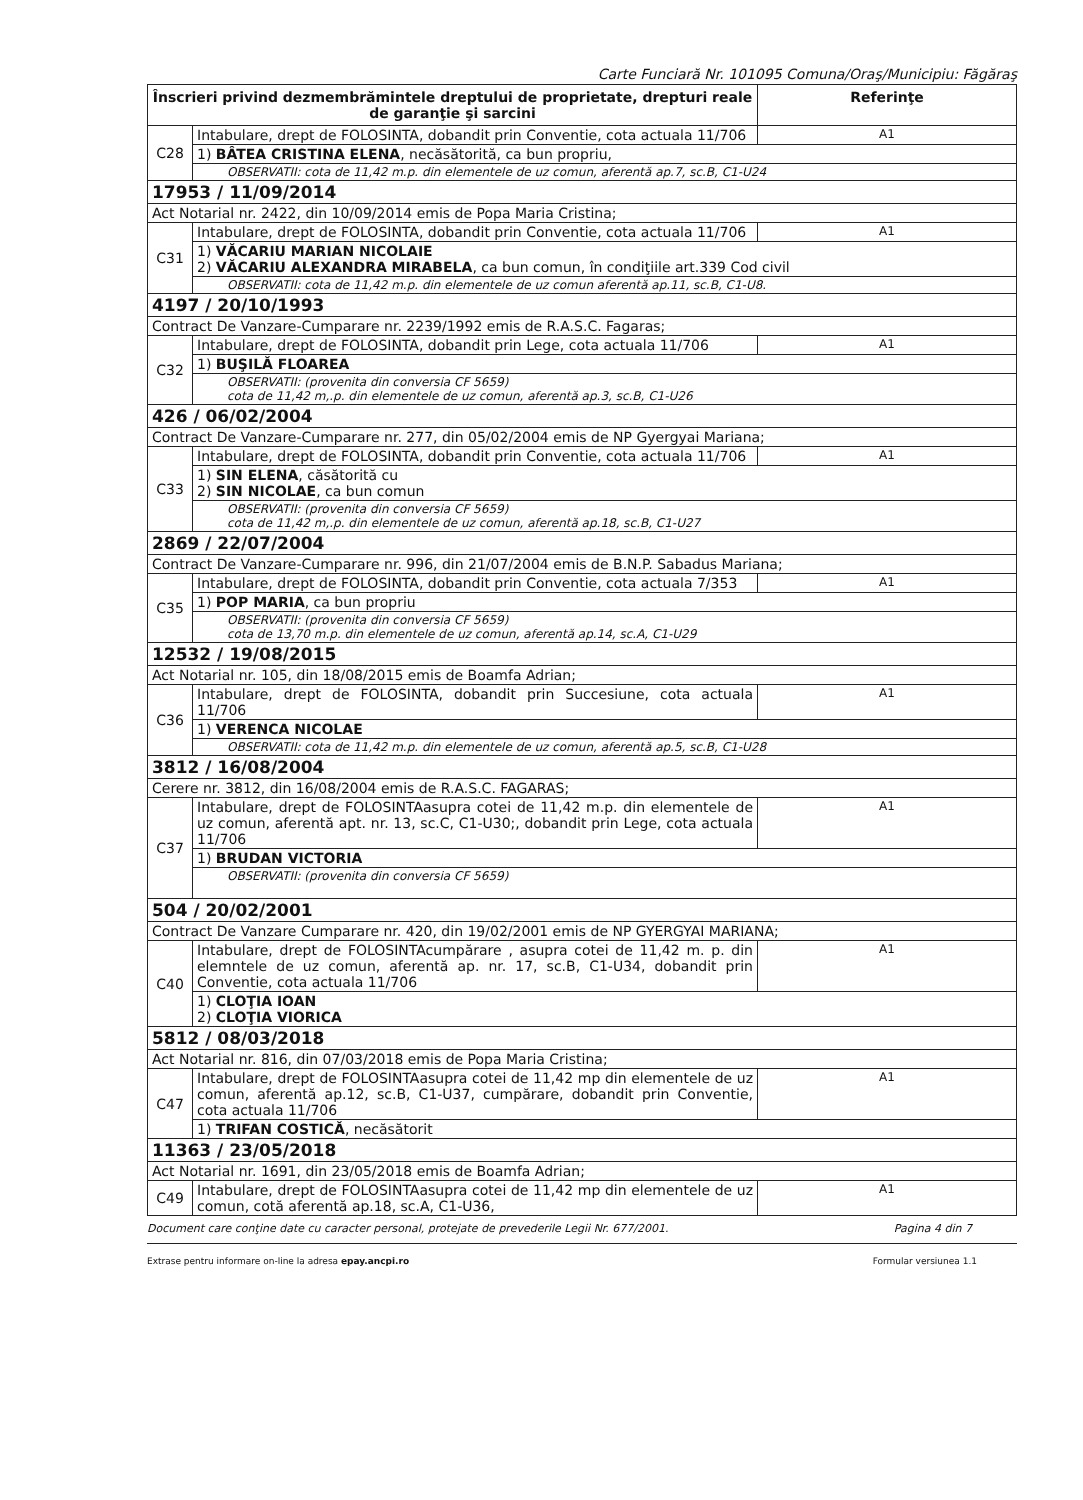Carte Funciară Nr. 101095 Comuna/Oraş/Municipiu: Făgăraş
| Înscrieri privind dezmembrămintele dreptului de proprietate, drepturi reale de garanţie şi sarcini | | Referinţe |
| --- | --- | --- |
| C28 | Intabulare, drept de FOLOSINTA, dobandit prin Conventie, cota actuala 11/706 | A1 |
| | 1) BÂTEA CRISTINA ELENA , necăsătorită, ca bun propriu, | |
| | OBSERVATII: cota de 11,42 m.p. din elementele de uz comun, aferentă ap.7, sc.B, C1-U24 | |
| 17953 / 11/09/2014 | | |
| Act Notarial nr. 2422, din 10/09/2014 emis de Popa Maria Cristina; | | |
| C31 | Intabulare, drept de FOLOSINTA, dobandit prin Conventie, cota actuala 11/706 | A1 |
| | 1) VĂCARIU MARIAN NICOLAIE 2) VĂCARIU ALEXANDRA MIRABELA , ca bun comun, în condiţiile art.339 Cod civil | |
| | OBSERVATII: cota de 11,42 m.p. din elementele de uz comun aferentă ap.11, sc.B, C1-U8. | |
| 4197 / 20/10/1993 | | |
| Contract De Vanzare-Cumparare nr. 2239/1992 emis de R.A.S.C. Fagaras; | | |
| C32 | Intabulare, drept de FOLOSINTA, dobandit prin Lege, cota actuala 11/706 | A1 |
| | 1) BUŞILĂ FLOAREA | |
| | OBSERVATII: (provenita din conversia CF 5659) cota de 11,42 m,.p. din elementele de uz comun, aferentă ap.3, sc.B, C1-U26 | |
| 426 / 06/02/2004 | | |
| Contract De Vanzare-Cumparare nr. 277, din 05/02/2004 emis de NP Gyergyai Mariana; | | |
| C33 | Intabulare, drept de FOLOSINTA, dobandit prin Conventie, cota actuala 11/706 | A1 |
| | 1) SIN ELENA , căsătorită cu 2) SIN NICOLAE , ca bun comun | |
| | OBSERVATII: (provenita din conversia CF 5659) cota de 11,42 m,.p. din elementele de uz comun, aferentă ap.18, sc.B, C1-U27 | |
| 2869 / 22/07/2004 | | |
| Contract De Vanzare-Cumparare nr. 996, din 21/07/2004 emis de B.N.P. Sabadus Mariana; | | |
| C35 | Intabulare, drept de FOLOSINTA, dobandit prin Conventie, cota actuala 7/353 | A1 |
| | 1) POP MARIA , ca bun propriu | |
| | OBSERVATII: (provenita din conversia CF 5659) cota de 13,70 m.p. din elementele de uz comun, aferentă ap.14, sc.A, C1-U29 | |
| 12532 / 19/08/2015 | | |
| Act Notarial nr. 105, din 18/08/2015 emis de Boamfa Adrian; | | |
| C36 | Intabulare, drept de FOLOSINTA, dobandit prin Succesiune, cota actuala 11/706 | A1 |
| | 1) VERENCA NICOLAE | |
| | OBSERVATII: cota de 11,42 m.p. din elementele de uz comun, aferentă ap.5, sc.B, C1-U28 | |
| 3812 / 16/08/2004 | | |
| Cerere nr. 3812, din 16/08/2004 emis de R.A.S.C. FAGARAS; | | |
| C37 | Intabulare, drept de FOLOSINTAasupra cotei de 11,42 m.p. din elementele de uz comun, aferentă apt. nr. 13, sc.C, C1-U30;, dobandit prin Lege, cota actuala 11/706 | A1 |
| | 1) BRUDAN VICTORIA | |
| | OBSERVATII: (provenita din conversia CF 5659) | |
| 504 / 20/02/2001 | | |
| Contract De Vanzare Cumparare nr. 420, din 19/02/2001 emis de NP GYERGYAI MARIANA; | | |
| C40 | Intabulare, drept de FOLOSINTAcumpărare , asupra cotei de 11,42 m. p. din elemntele de uz comun, aferentă ap. nr. 17, sc.B, C1-U34, dobandit prin Conventie, cota actuala 11/706 | A1 |
| | 1) CLOŢIA IOAN 2) CLOŢIA VIORICA | |
| 5812 / 08/03/2018 | | |
| Act Notarial nr. 816, din 07/03/2018 emis de Popa Maria Cristina; | | |
| C47 | Intabulare, drept de FOLOSINTAasupra cotei de 11,42 mp din elementele de uz comun, aferentă ap.12, sc.B, C1-U37, cumpărare, dobandit prin Conventie, cota actuala 11/706 | A1 |
| | 1) TRIFAN COSTICĂ , necăsătorit | |
| 11363 / 23/05/2018 | | |
| Act Notarial nr. 1691, din 23/05/2018 emis de Boamfa Adrian; | | |
| C49 | Intabulare, drept de FOLOSINTAasupra cotei de 11,42 mp din elementele de uz comun, cotă aferentă ap.18, sc.A, C1-U36, | A1 |
Document care conţine date cu caracter personal, protejate de prevederile Legii Nr. 677/2001. Pagina 4 din 7
Extrase pentru informare on-line la adresa epay.ancpi.ro Formular versiunea 1.1